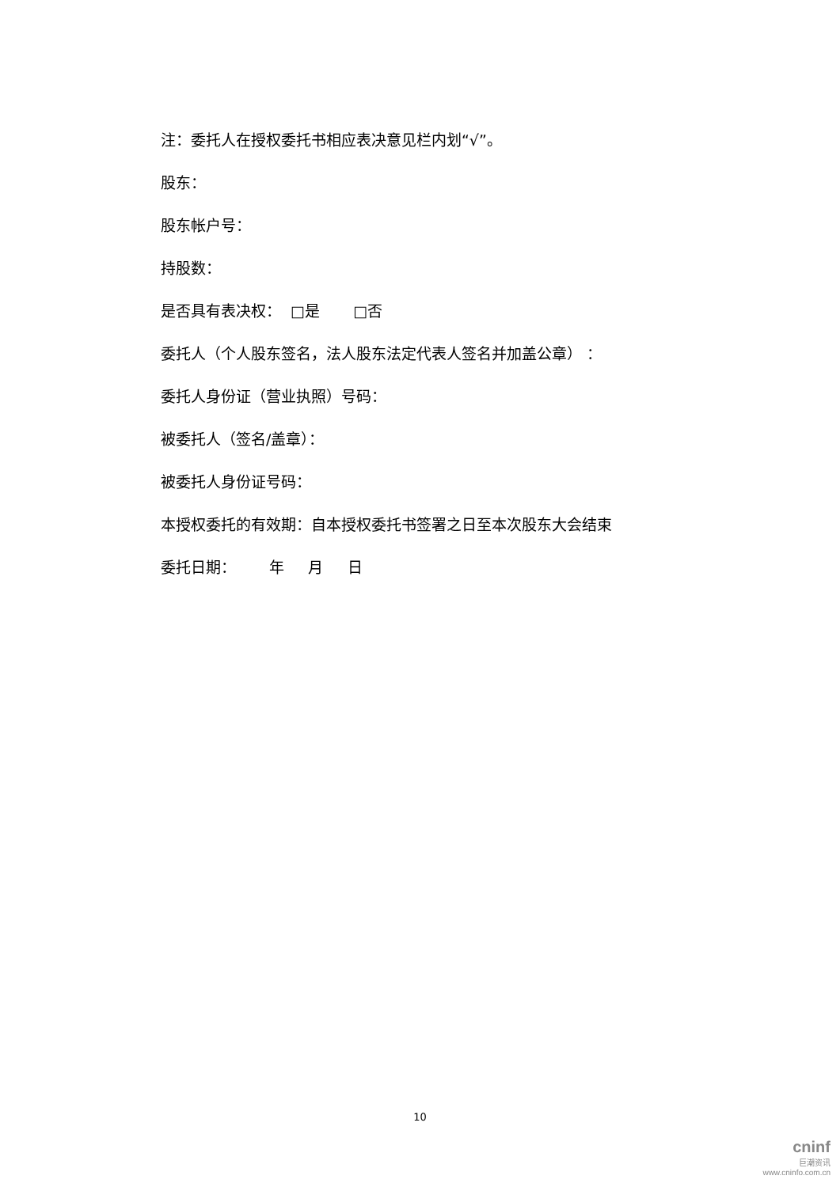注：委托人在授权委托书相应表决意见栏内划“√”。
股东：
股东帐户号：
持股数：
是否具有表决权： □是 □否
委托人（个人股东签名，法人股东法定代表人签名并加盖公章） ：
委托人身份证（营业执照）号码：
被委托人（签名/盖章）：
被委托人身份证号码：
本授权委托的有效期：自本授权委托书签署之日至本次股东大会结束
委托日期： 年 月 日
10
cninf
巨潮资讯
www.cninfo.com.cn